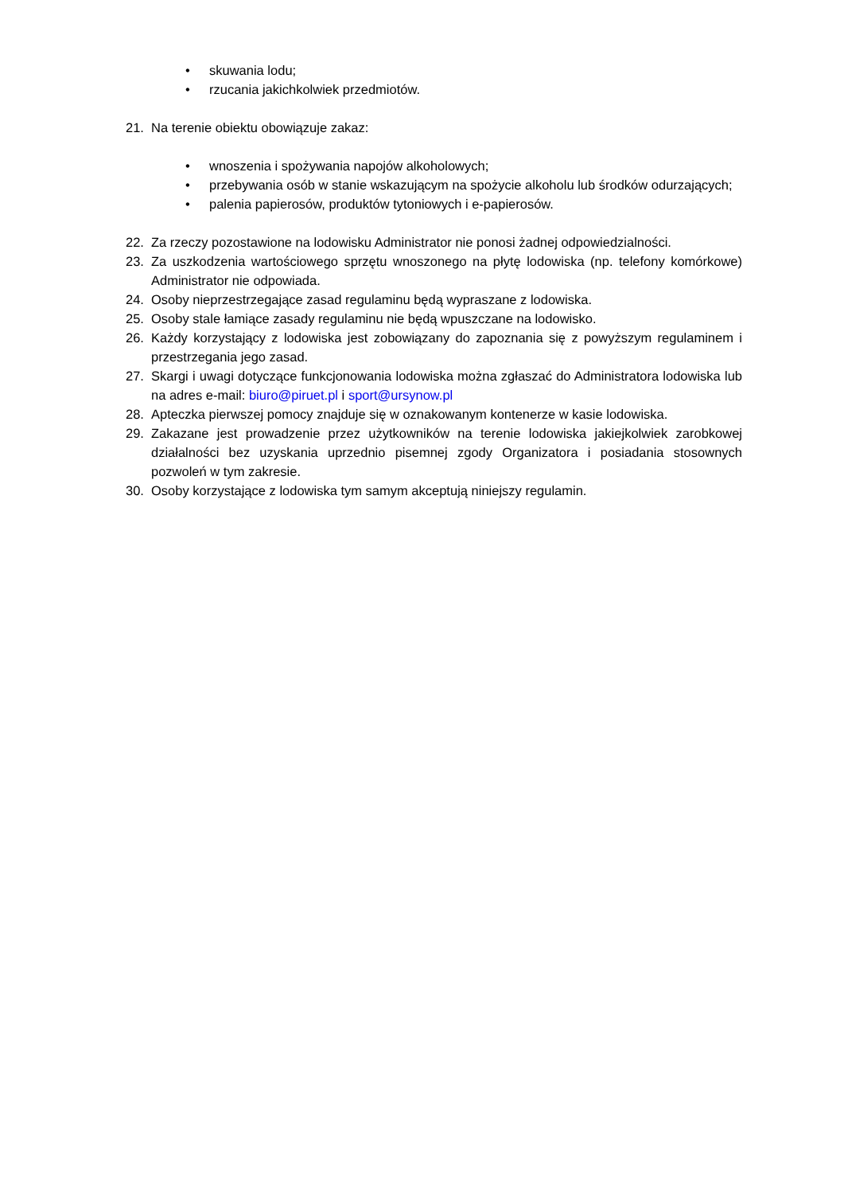• skuwania lodu;
• rzucania jakichkolwiek przedmiotów.
21. Na terenie obiektu obowiązuje zakaz:
• wnoszenia i spożywania napojów alkoholowych;
• przebywania osób w stanie wskazującym na spożycie alkoholu lub środków odurzających;
• palenia papierosów, produktów tytoniowych i e-papierosów.
22. Za rzeczy pozostawione na lodowisku Administrator nie ponosi żadnej odpowiedzialności.
23. Za uszkodzenia wartościowego sprzętu wnoszonego na płytę lodowiska (np. telefony komórkowe) Administrator nie odpowiada.
24. Osoby nieprzestrzegające zasad regulaminu będą wypraszane z lodowiska.
25. Osoby stale łamiące zasady regulaminu nie będą wpuszczane na lodowisko.
26. Każdy korzystający z lodowiska jest zobowiązany do zapoznania się z powyższym regulaminem i przestrzegania jego zasad.
27. Skargi i uwagi dotyczące funkcjonowania lodowiska można zgłaszać do Administratora lodowiska lub na adres e-mail: biuro@piruet.pl i sport@ursynow.pl
28. Apteczka pierwszej pomocy znajduje się w oznakowanym kontenerze w kasie lodowiska.
29. Zakazane jest prowadzenie przez użytkowników na terenie lodowiska jakiejkolwiek zarobkowej działalności bez uzyskania uprzednio pisemnej zgody Organizatora i posiadania stosownych pozwoleń w tym zakresie.
30. Osoby korzystające z lodowiska tym samym akceptują niniejszy regulamin.